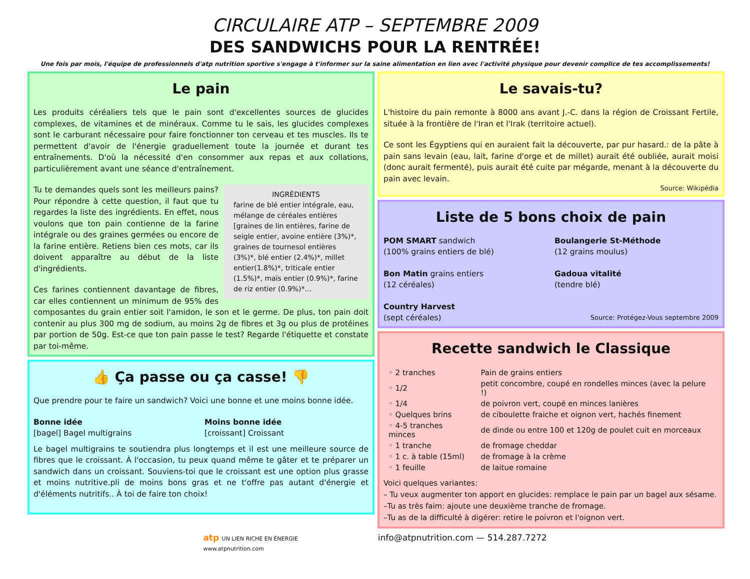CIRCULAIRE ATP – SEPTEMBRE 2009
DES SANDWICHS POUR LA RENTRÉE!
Une fois par mois, l'équipe de professionnels d'atp nutrition sportive s'engage à t'informer sur la saine alimentation en lien avec l'activité physique pour devenir complice de tes accomplissements!
Le pain
Les produits céréaliers tels que le pain sont d'excellentes sources de glucides complexes, de vitamines et de minéraux. Comme tu le sais, les glucides complexes sont le carburant nécessaire pour faire fonctionner ton cerveau et tes muscles. Ils te permettent d'avoir de l'énergie graduellement toute la journée et durant tes entraînements. D'où la nécessité d'en consommer aux repas et aux collations, particulièrement avant une séance d'entraînement.
INGRÉDIENTS
farine de blé entier intégrale, eau, mélange de céréales entières [graines de lin entières, farine de seigle entier, avoine entière (3%)*, graines de tournesol entières (3%)*, blé entier (2.4%)*, millet entier(1.8%)*, triticale entier (1.5%)*, maïs entier (0.9%)*, farine de riz entier (0.9%)*...
Tu te demandes quels sont les meilleurs pains? Pour répondre à cette question, il faut que tu regardes la liste des ingrédients. En effet, nous voulons que ton pain contienne de la farine intégrale ou des graines germées ou encore de la farine entière. Retiens bien ces mots, car ils doivent apparaître au début de la liste d'ingrédients.
Ces farines contiennent davantage de fibres, car elles contiennent un minimum de 95% des composantes du grain entier soit l'amidon, le son et le germe. De plus, ton pain doit contenir au plus 300 mg de sodium, au moins 2g de fibres et 3g ou plus de protéines par portion de 50g. Est-ce que ton pain passe le test? Regarde l'étiquette et constate par toi-même.
👍 Ça passe ou ça casse! 👎
Que prendre pour te faire un sandwich? Voici une bonne et une moins bonne idée.
Bonne idée
[bagel] Bagel multigrains
Moins bonne idée
[croissant] Croissant
Le bagel multigrains te soutiendra plus longtemps et il est une meilleure source de fibres que le croissant. À l'occasion, tu peux quand même te gâter et te préparer un sandwich dans un croissant. Souviens-toi que le croissant est une option plus grasse et moins nutritive.pli de moins bons gras et ne t'offre pas autant d'énergie et d'éléments nutritifs.. À toi de faire ton choix!
Le savais-tu?
L'histoire du pain remonte à 8000 ans avant J.-C. dans la région de Croissant Fertile, située à la frontière de l'Iran et l'Irak (territoire actuel).
Ce sont les Égyptiens qui en auraient fait la découverte, par pur hasard.: de la pâte à pain sans levain (eau, lait, farine d'orge et de millet) aurait été oubliée, aurait moisi (donc aurait fermenté), puis aurait été cuite par mégarde, menant à la découverte du pain avec levain.
Source: Wikipédia
Liste de 5 bons choix de pain
POM SMART sandwich
(100% grains entiers de blé)
Bon Matin grains entiers
(12 céréales)
Country Harvest
(sept céréales)
Boulangerie St-Méthode
(12 grains moulus)
Gadoua vitalité
(tendre blé)
Source: Protégez-Vous septembre 2009
Recette sandwich le Classique
| ◦ 2 tranches | Pain de grains entiers |
| ◦ 1/2 | petit concombre, coupé en rondelles minces (avec la pelure !) |
| ◦ 1/4 | de poivron vert, coupé en minces lanières |
| ◦ Quelques brins | de ciboulette fraiche et oignon vert, hachés finement |
| ◦ 4-5 tranches minces | de dinde ou entre 100 et 120g de poulet cuit en morceaux |
| ◦ 1 tranche | de fromage cheddar |
| ◦ 1 c. à table (15ml) | de fromage à la crème |
| ◦ 1 feuille | de laitue romaine |
Voici quelques variantes:
– Tu veux augmenter ton apport en glucides: remplace le pain par un bagel aux sésame.
–Tu as très faim: ajoute une deuxième tranche de fromage.
–Tu as de la difficulté à digérer: retire le poivron et l'oignon vert.
atp UN LIEN RICHE EN ÉNERGIE
www.atpnutrition.com
info@atpnutrition.com — 514.287.7272